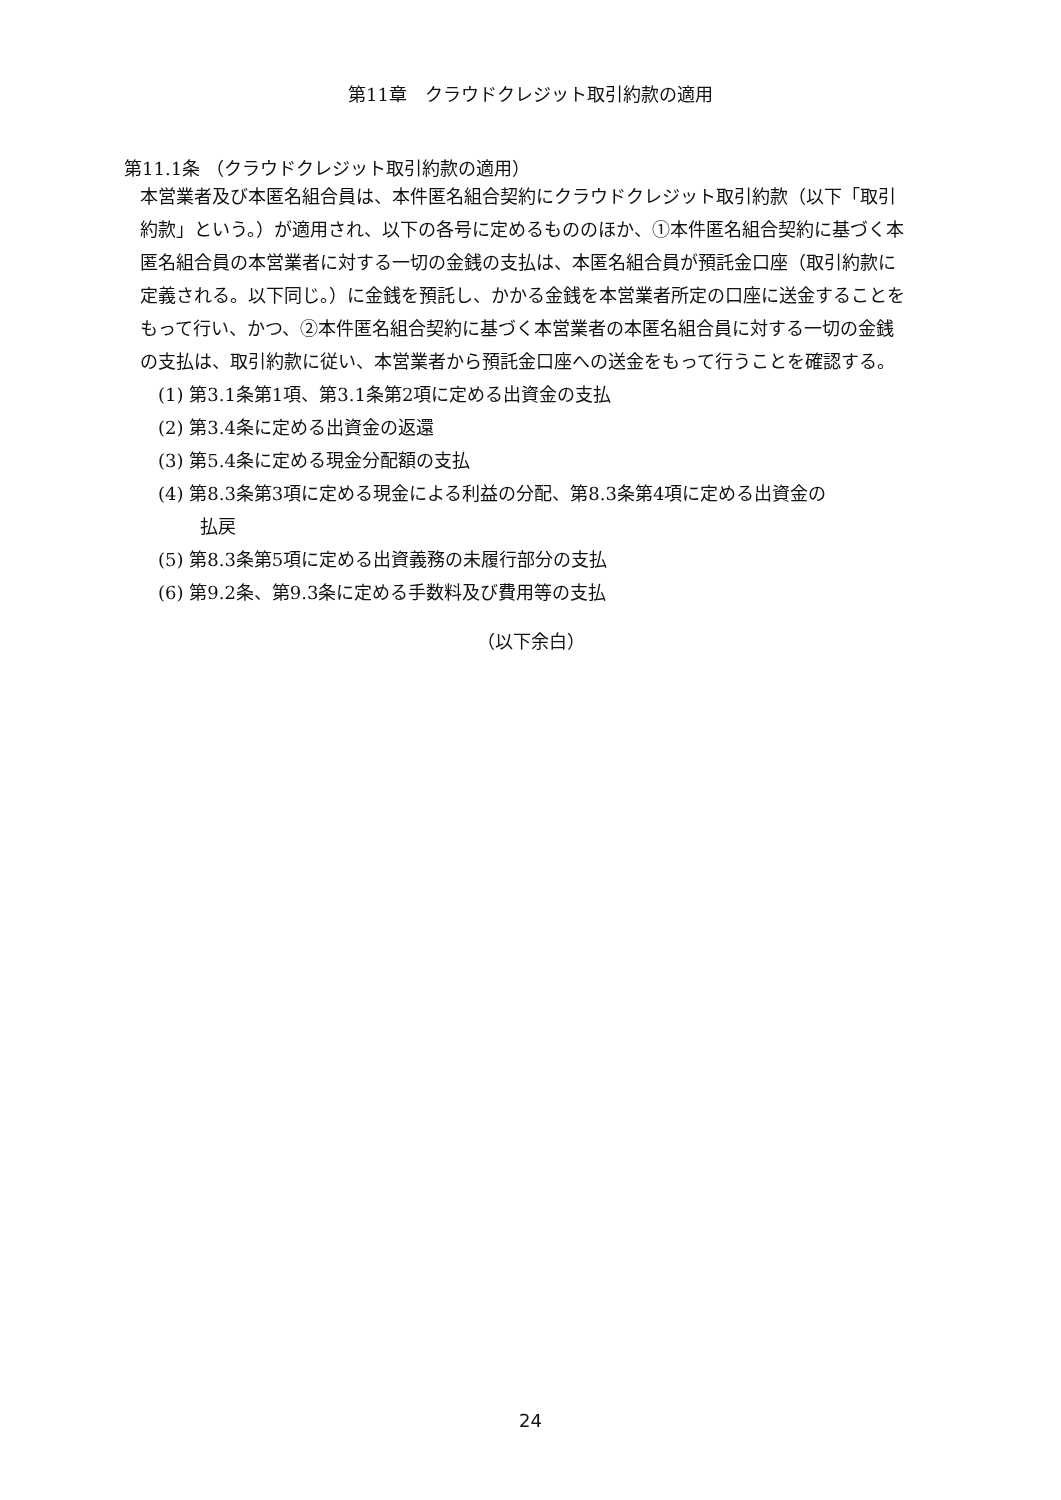第11章　クラウドクレジット取引約款の適用
第11.1条 （クラウドクレジット取引約款の適用）
本営業者及び本匿名組合員は、本件匿名組合契約にクラウドクレジット取引約款（以下「取引約款」という。）が適用され、以下の各号に定めるもののほか、①本件匿名組合契約に基づく本匿名組合員の本営業者に対する一切の金銭の支払は、本匿名組合員が預託金口座（取引約款に定義される。以下同じ。）に金銭を預託し、かかる金銭を本営業者所定の口座に送金することをもって行い、かつ、②本件匿名組合契約に基づく本営業者の本匿名組合員に対する一切の金銭の支払は、取引約款に従い、本営業者から預託金口座への送金をもって行うことを確認する。
(1) 第3.1条第1項、第3.1条第2項に定める出資金の支払
(2) 第3.4条に定める出資金の返還
(3) 第5.4条に定める現金分配額の支払
(4) 第8.3条第3項に定める現金による利益の分配、第8.3条第4項に定める出資金の
払戻
(5) 第8.3条第5項に定める出資義務の未履行部分の支払
(6) 第9.2条、第9.3条に定める手数料及び費用等の支払
（以下余白）
24